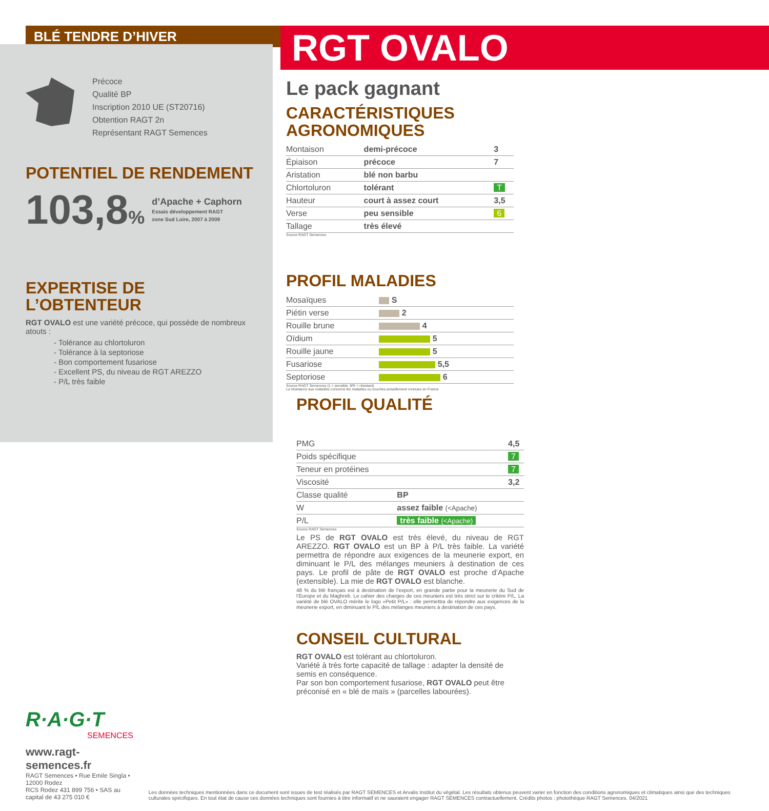BLÉ TENDRE D’HIVER
RGT OVALO
Précoce
Qualité BP
Inscription 2010 UE (ST20716)
Obtention RAGT 2n
Représentant RAGT Semences
POTENTIEL DE RENDEMENT
103,8% d’Apache + Caphorn
Essais développement RAGT
zone Sud Loire, 2007 à 2009
EXPERTISE DE L’OBTENTEUR
RGT OVALO est une variété précoce, qui possède de nombreux atouts :
- Tolérance au chlortoluron
- Tolérance à la septoriose
- Bon comportement fusariose
- Excellent PS, du niveau de RGT AREZZO
- P/L très faible
Le pack gagnant
CARACTÉRISTIQUES AGRONOMIQUES
| Montaison | demi-précoce | 3 |
| Épiaison | précoce | 7 |
| Aristation | blé non barbu | |
| Chlortoluron | tolérant | T |
| Hauteur | court à assez court | 3,5 |
| Verse | peu sensible | 6 |
| Tallage | très élevé | |
Source RAGT Semences
PROFIL MALADIES
| Mosaïques | S |
| Piétin verse | 2 |
| Rouille brune | 4 |
| Oïdium | 5 |
| Rouille jaune | 5 |
| Fusariose | 5,5 |
| Septoriose | 6 |
Source RAGT Semences (1 = sensible, 9/R = résistant)
La résistance aux maladies concerne les maladies ou souches actuellement connues en France
PROFIL QUALITÉ
| PMG | | 4,5 |
| Poids spécifique | | 7 |
| Teneur en protéines | | 7 |
| Viscosité | | 3,2 |
| Classe qualité | BP | |
| W | assez faible (<Apache) | |
| P/L | très faible (<Apache) | |
Source RAGT Semences
Le PS de RGT OVALO est très élevé, du niveau de RGT AREZZO. RGT OVALO est un BP à P/L très faible. La variété permettra de répondre aux exigences de la meunerie export, en diminuant le P/L des mélanges meuniers à destination de ces pays. Le profil de pâte de RGT OVALO est proche d’Apache (extensible). La mie de RGT OVALO est blanche.
48 % du blé français est à destination de l’export, en grande partie pour la meunerie du Sud de l’Europe et du Maghreb. Le cahier des charges de ces meuniers est très strict sur le critère P/L. La variété de blé OVALO mérite le logo «Petit P/L» : elle permettra de répondre aux exigences de la meunerie export, en diminuant le P/L des mélanges meuniers à destination de ces pays.
CONSEIL CULTURAL
RGT OVALO est tolérant au chlortoluron.
Variété à très forte capacité de tallage : adapter la densité de semis en conséquence.
Par son bon comportement fusariose, RGT OVALO peut être préconisé en « blé de maïs » (parcelles labourées).
R·A·G·T
SEMENCES
www.ragt-semences.fr
RAGT Semences • Rue Emile Singla • 12000 Rodez
RCS Rodez 431 899 756 • SAS au capital de 43 275 010 €
Les données techniques mentionnées dans ce document sont issues de test réalisés par RAGT SEMENCES et Arvalis Institut du végétal. Les résultats obtenus peuvent varier en fonction des conditions agronomiques et climatiques ainsi que des techniques culturales spécifiques. En tout état de cause ces données techniques sont fournies à titre informatif et ne sauraient engager RAGT SEMENCES contractuellement. Crédits photos : photothèque RAGT Semences. 04/2021